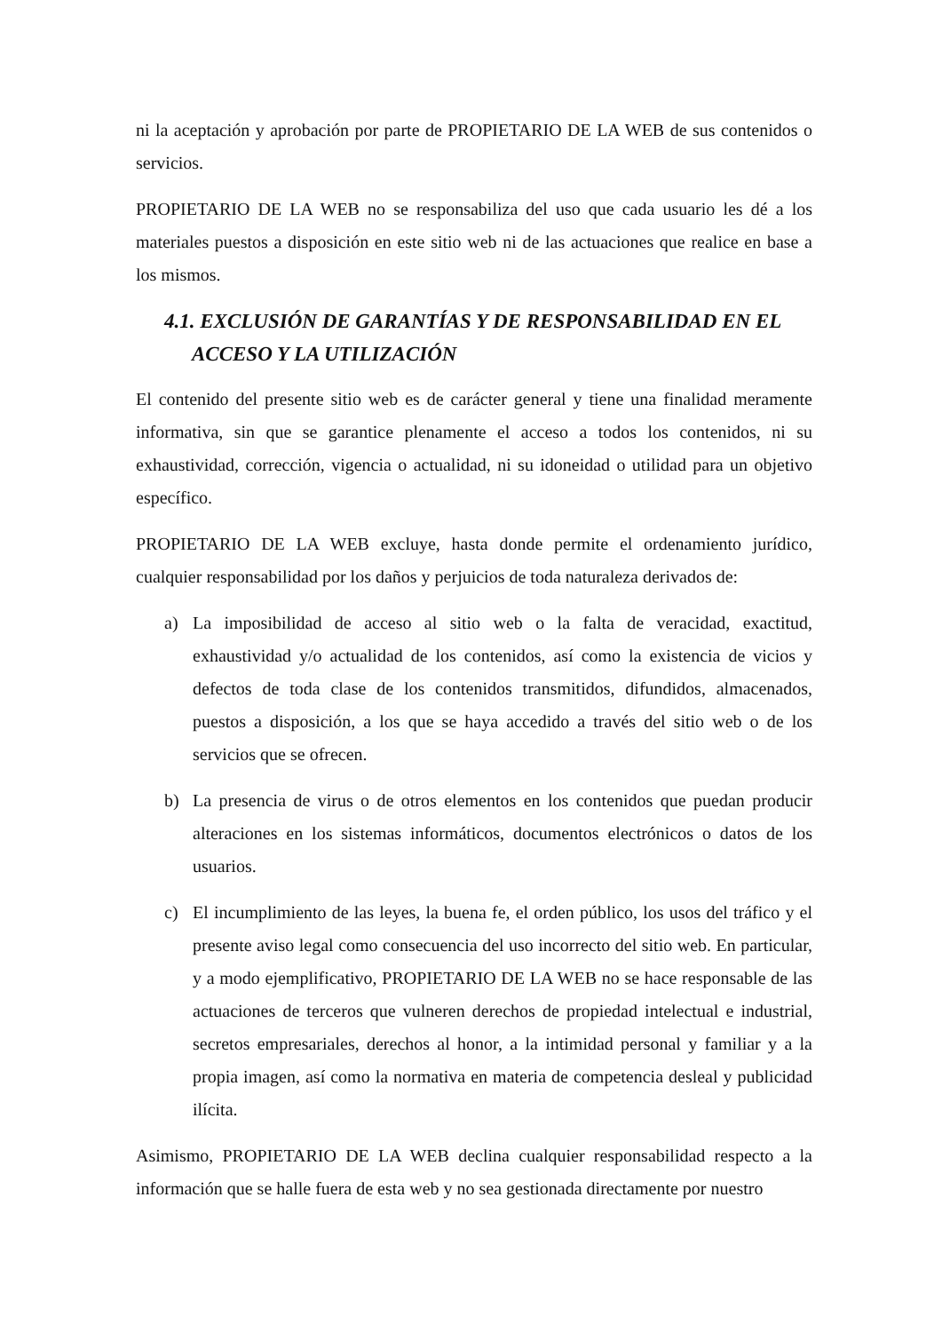ni la aceptación y aprobación por parte de PROPIETARIO DE LA WEB de sus contenidos o servicios.
PROPIETARIO DE LA WEB no se responsabiliza del uso que cada usuario les dé a los materiales puestos a disposición en este sitio web ni de las actuaciones que realice en base a los mismos.
4.1. EXCLUSIÓN DE GARANTÍAS Y DE RESPONSABILIDAD EN EL ACCESO Y LA UTILIZACIÓN
El contenido del presente sitio web es de carácter general y tiene una finalidad meramente informativa, sin que se garantice plenamente el acceso a todos los contenidos, ni su exhaustividad, corrección, vigencia o actualidad, ni su idoneidad o utilidad para un objetivo específico.
PROPIETARIO DE LA WEB excluye, hasta donde permite el ordenamiento jurídico, cualquier responsabilidad por los daños y perjuicios de toda naturaleza derivados de:
a) La imposibilidad de acceso al sitio web o la falta de veracidad, exactitud, exhaustividad y/o actualidad de los contenidos, así como la existencia de vicios y defectos de toda clase de los contenidos transmitidos, difundidos, almacenados, puestos a disposición, a los que se haya accedido a través del sitio web o de los servicios que se ofrecen.
b) La presencia de virus o de otros elementos en los contenidos que puedan producir alteraciones en los sistemas informáticos, documentos electrónicos o datos de los usuarios.
c) El incumplimiento de las leyes, la buena fe, el orden público, los usos del tráfico y el presente aviso legal como consecuencia del uso incorrecto del sitio web. En particular, y a modo ejemplificativo, PROPIETARIO DE LA WEB no se hace responsable de las actuaciones de terceros que vulneren derechos de propiedad intelectual e industrial, secretos empresariales, derechos al honor, a la intimidad personal y familiar y a la propia imagen, así como la normativa en materia de competencia desleal y publicidad ilícita.
Asimismo, PROPIETARIO DE LA WEB declina cualquier responsabilidad respecto a la información que se halle fuera de esta web y no sea gestionada directamente por nuestro